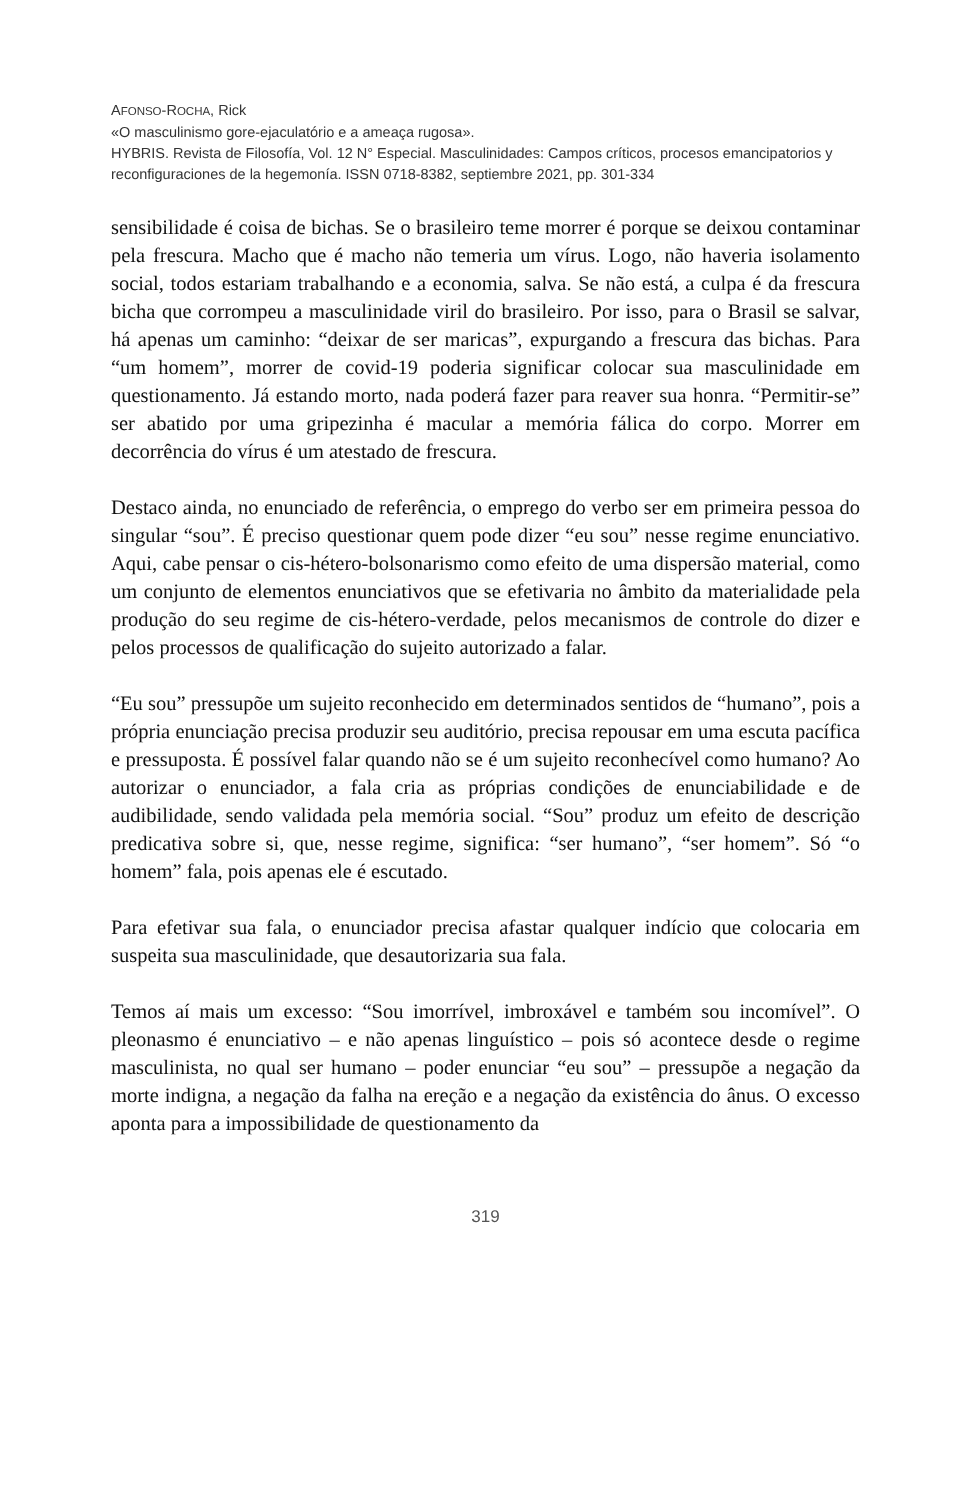AFONSO-ROCHA, Rick
«O masculinismo gore-ejaculatório e a ameaça rugosa».
HYBRIS. Revista de Filosofía, Vol. 12 N° Especial. Masculinidades: Campos críticos, procesos emancipatorios y reconfiguraciones de la hegemonía. ISSN 0718-8382, septiembre 2021, pp. 301-334
sensibilidade é coisa de bichas. Se o brasileiro teme morrer é porque se deixou contaminar pela frescura. Macho que é macho não temeria um vírus. Logo, não haveria isolamento social, todos estariam trabalhando e a economia, salva. Se não está, a culpa é da frescura bicha que corrompeu a masculinidade viril do brasileiro. Por isso, para o Brasil se salvar, há apenas um caminho: “deixar de ser maricas”, expurgando a frescura das bichas. Para “um homem”, morrer de covid-19 poderia significar colocar sua masculinidade em questionamento. Já estando morto, nada poderá fazer para reaver sua honra. “Permitir-se” ser abatido por uma gripezinha é macular a memória fálica do corpo. Morrer em decorrência do vírus é um atestado de frescura.
Destaco ainda, no enunciado de referência, o emprego do verbo ser em primeira pessoa do singular “sou”. É preciso questionar quem pode dizer “eu sou” nesse regime enunciativo. Aqui, cabe pensar o cis-hétero-bolsonarismo como efeito de uma dispersão material, como um conjunto de elementos enunciativos que se efetivaria no âmbito da materialidade pela produção do seu regime de cis-hétero-verdade, pelos mecanismos de controle do dizer e pelos processos de qualificação do sujeito autorizado a falar.
“Eu sou” pressupõe um sujeito reconhecido em determinados sentidos de “humano”, pois a própria enunciação precisa produzir seu auditório, precisa repousar em uma escuta pacífica e pressuposta. É possível falar quando não se é um sujeito reconhecível como humano? Ao autorizar o enunciador, a fala cria as próprias condições de enunciabilidade e de audibilidade, sendo validada pela memória social. “Sou” produz um efeito de descrição predicativa sobre si, que, nesse regime, significa: “ser humano”, “ser homem”. Só “o homem” fala, pois apenas ele é escutado.
Para efetivar sua fala, o enunciador precisa afastar qualquer indício que colocaria em suspeita sua masculinidade, que desautorizaria sua fala.
Temos aí mais um excesso: “Sou imorrível, imbroxável e também sou incomível”. O pleonasmo é enunciativo – e não apenas linguístico – pois só acontece desde o regime masculinista, no qual ser humano – poder enunciar “eu sou” – pressupõe a negação da morte indigna, a negação da falha na ereção e a negação da existência do ânus. O excesso aponta para a impossibilidade de questionamento da
319